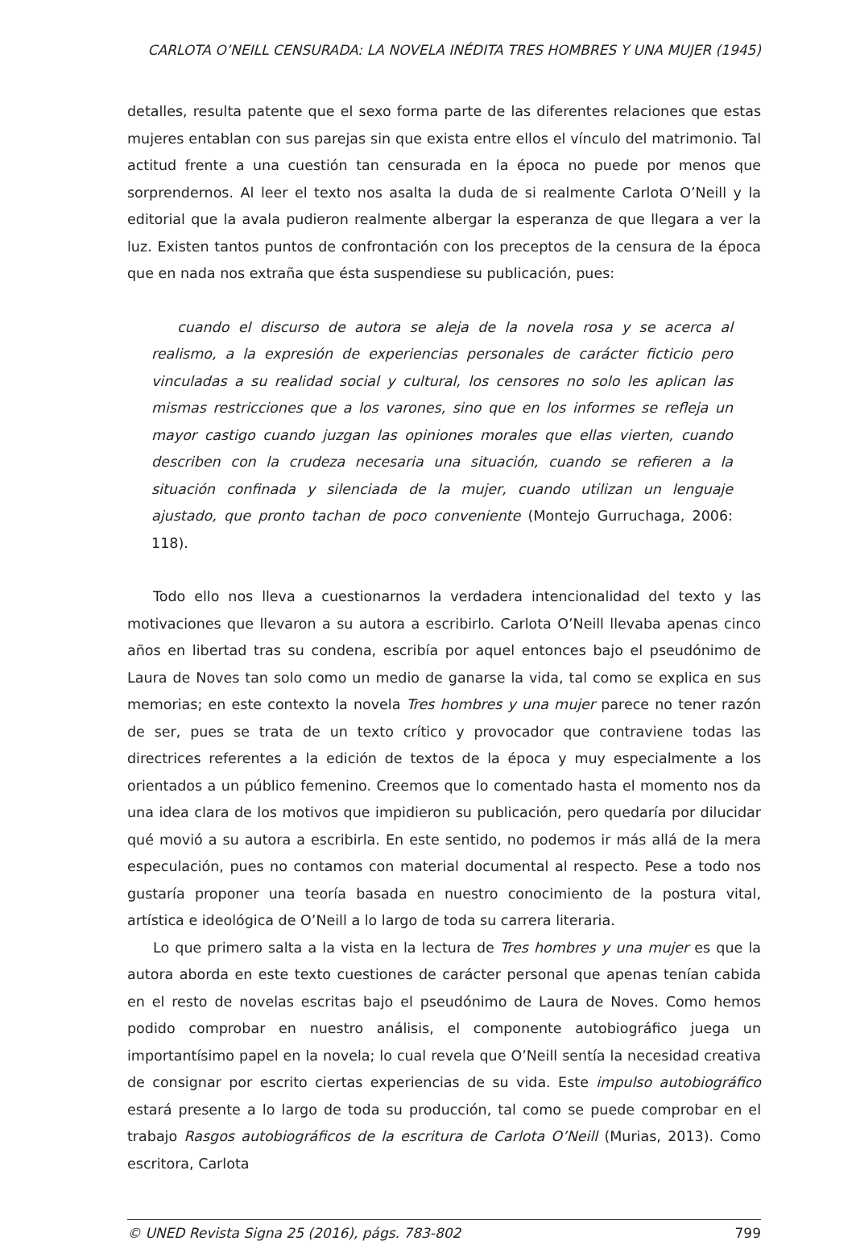CARLOTA O’NEILL CENSURADA: LA NOVELA INÉDITA TRES HOMBRES Y UNA MUJER (1945)
detalles, resulta patente que el sexo forma parte de las diferentes relaciones que estas mujeres entablan con sus parejas sin que exista entre ellos el vínculo del matrimonio. Tal actitud frente a una cuestión tan censurada en la época no puede por menos que sorprendernos. Al leer el texto nos asalta la duda de si realmente Carlota O’Neill y la editorial que la avala pudieron realmente albergar la esperanza de que llegara a ver la luz. Existen tantos puntos de confrontación con los preceptos de la censura de la época que en nada nos extraña que ésta suspendiese su publicación, pues:
cuando el discurso de autora se aleja de la novela rosa y se acerca al realismo, a la expresión de experiencias personales de carácter ficticio pero vinculadas a su realidad social y cultural, los censores no solo les aplican las mismas restricciones que a los varones, sino que en los informes se refleja un mayor castigo cuando juzgan las opiniones morales que ellas vierten, cuando describen con la crudeza necesaria una situación, cuando se refieren a la situación confinada y silenciada de la mujer, cuando utilizan un lenguaje ajustado, que pronto tachan de poco conveniente (Montejo Gurruchaga, 2006: 118).
Todo ello nos lleva a cuestionarnos la verdadera intencionalidad del texto y las motivaciones que llevaron a su autora a escribirlo. Carlota O’Neill llevaba apenas cinco años en libertad tras su condena, escribía por aquel entonces bajo el pseudónimo de Laura de Noves tan solo como un medio de ganarse la vida, tal como se explica en sus memorias; en este contexto la novela Tres hombres y una mujer parece no tener razón de ser, pues se trata de un texto crítico y provocador que contraviene todas las directrices referentes a la edición de textos de la época y muy especialmente a los orientados a un público femenino. Creemos que lo comentado hasta el momento nos da una idea clara de los motivos que impidieron su publicación, pero quedaría por dilucidar qué movió a su autora a escribirla. En este sentido, no podemos ir más allá de la mera especulación, pues no contamos con material documental al respecto. Pese a todo nos gustaría proponer una teoría basada en nuestro conocimiento de la postura vital, artística e ideológica de O’Neill a lo largo de toda su carrera literaria.
Lo que primero salta a la vista en la lectura de Tres hombres y una mujer es que la autora aborda en este texto cuestiones de carácter personal que apenas tenían cabida en el resto de novelas escritas bajo el pseudónimo de Laura de Noves. Como hemos podido comprobar en nuestro análisis, el componente autobiográfico juega un importantísimo papel en la novela; lo cual revela que O’Neill sentía la necesidad creativa de consignar por escrito ciertas experiencias de su vida. Este impulso autobiográfico estará presente a lo largo de toda su producción, tal como se puede comprobar en el trabajo Rasgos autobiográficos de la escritura de Carlota O’Neill (Murias, 2013). Como escritora, Carlota
© UNED Revista Signa 25 (2016), págs. 783-802 799